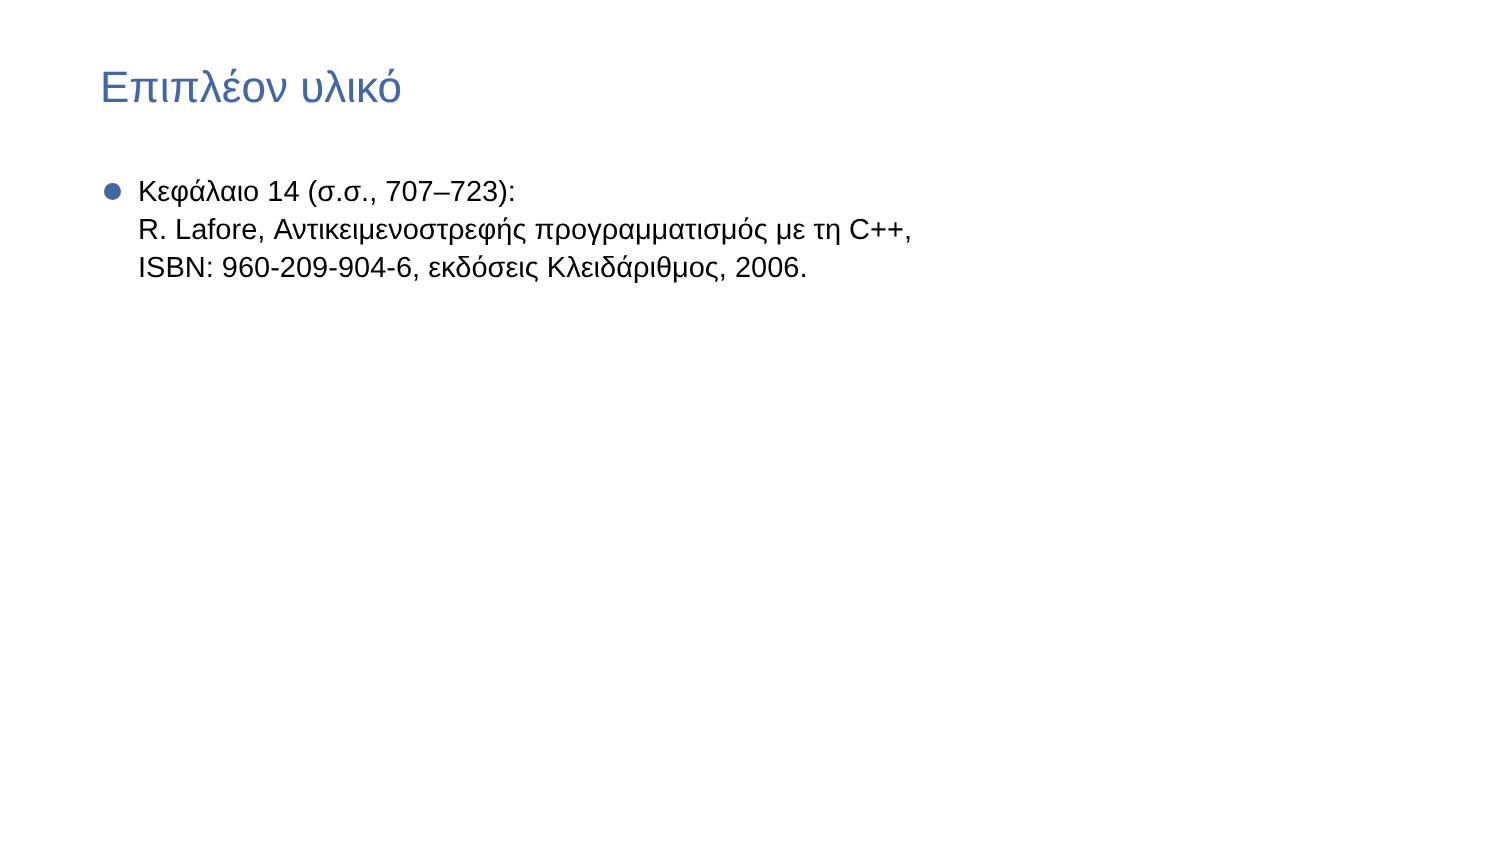Επιπλέον υλικό
Κεφάλαιο 14 (σ.σ., 707–723):
R. Lafore, Αντικειμενοστρεφής προγραμματισμός με τη C++,
ISBN: 960-209-904-6, εκδόσεις Κλειδάριθμος, 2006.